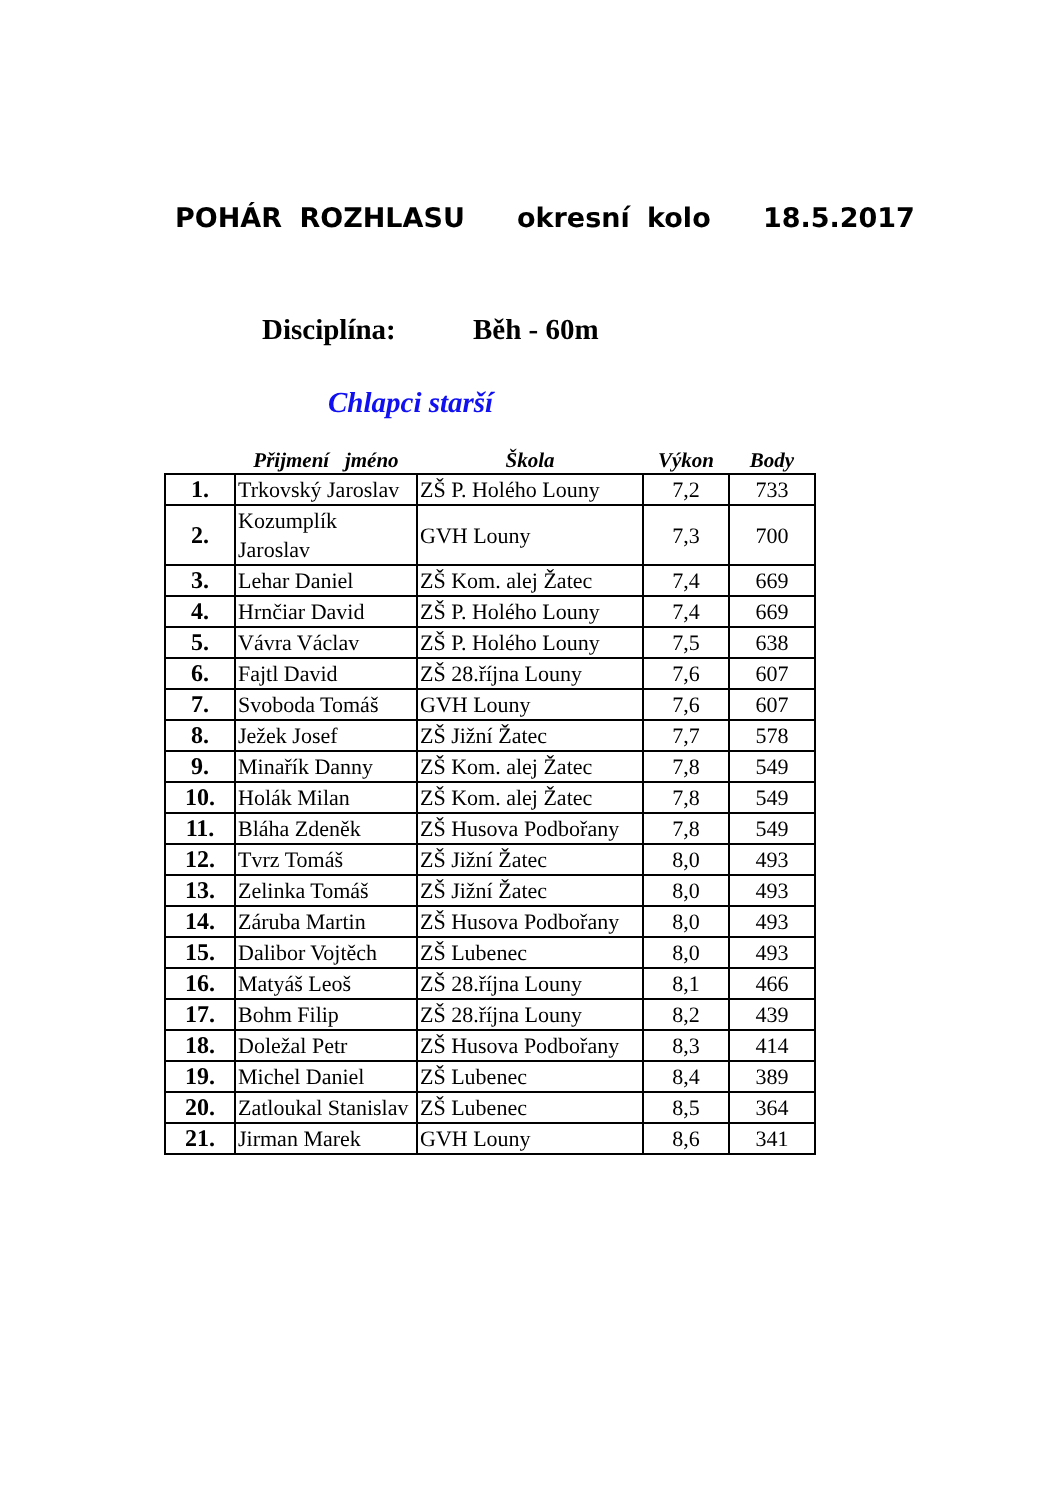POHÁR ROZHLASU okresní kolo 18.5.2017
Disciplína: Běh - 60m
Chlapci starší
| | Přijmení jméno | Škola | Výkon | Body |
| --- | --- | --- | --- | --- |
| 1. | Trkovský Jaroslav | ZŠ P. Holého Louny | 7,2 | 733 |
| 2. | Kozumplík Jaroslav | GVH Louny | 7,3 | 700 |
| 3. | Lehar Daniel | ZŠ Kom. alej Žatec | 7,4 | 669 |
| 4. | Hrnčiar David | ZŠ P. Holého Louny | 7,4 | 669 |
| 5. | Vávra Václav | ZŠ P. Holého Louny | 7,5 | 638 |
| 6. | Fajtl David | ZŠ 28.října Louny | 7,6 | 607 |
| 7. | Svoboda Tomáš | GVH Louny | 7,6 | 607 |
| 8. | Ježek Josef | ZŠ Jižní Žatec | 7,7 | 578 |
| 9. | Minařík Danny | ZŠ Kom. alej Žatec | 7,8 | 549 |
| 10. | Holák Milan | ZŠ Kom. alej Žatec | 7,8 | 549 |
| 11. | Bláha Zdeněk | ZŠ Husova Podbořany | 7,8 | 549 |
| 12. | Tvrz Tomáš | ZŠ Jižní Žatec | 8,0 | 493 |
| 13. | Zelinka Tomáš | ZŠ Jižní Žatec | 8,0 | 493 |
| 14. | Záruba Martin | ZŠ Husova Podbořany | 8,0 | 493 |
| 15. | Dalibor Vojtěch | ZŠ Lubenec | 8,0 | 493 |
| 16. | Matyáš Leoš | ZŠ 28.října Louny | 8,1 | 466 |
| 17. | Bohm Filip | ZŠ 28.října Louny | 8,2 | 439 |
| 18. | Doležal Petr | ZŠ Husova Podbořany | 8,3 | 414 |
| 19. | Michel Daniel | ZŠ Lubenec | 8,4 | 389 |
| 20. | Zatloukal Stanislav | ZŠ Lubenec | 8,5 | 364 |
| 21. | Jirman Marek | GVH Louny | 8,6 | 341 |